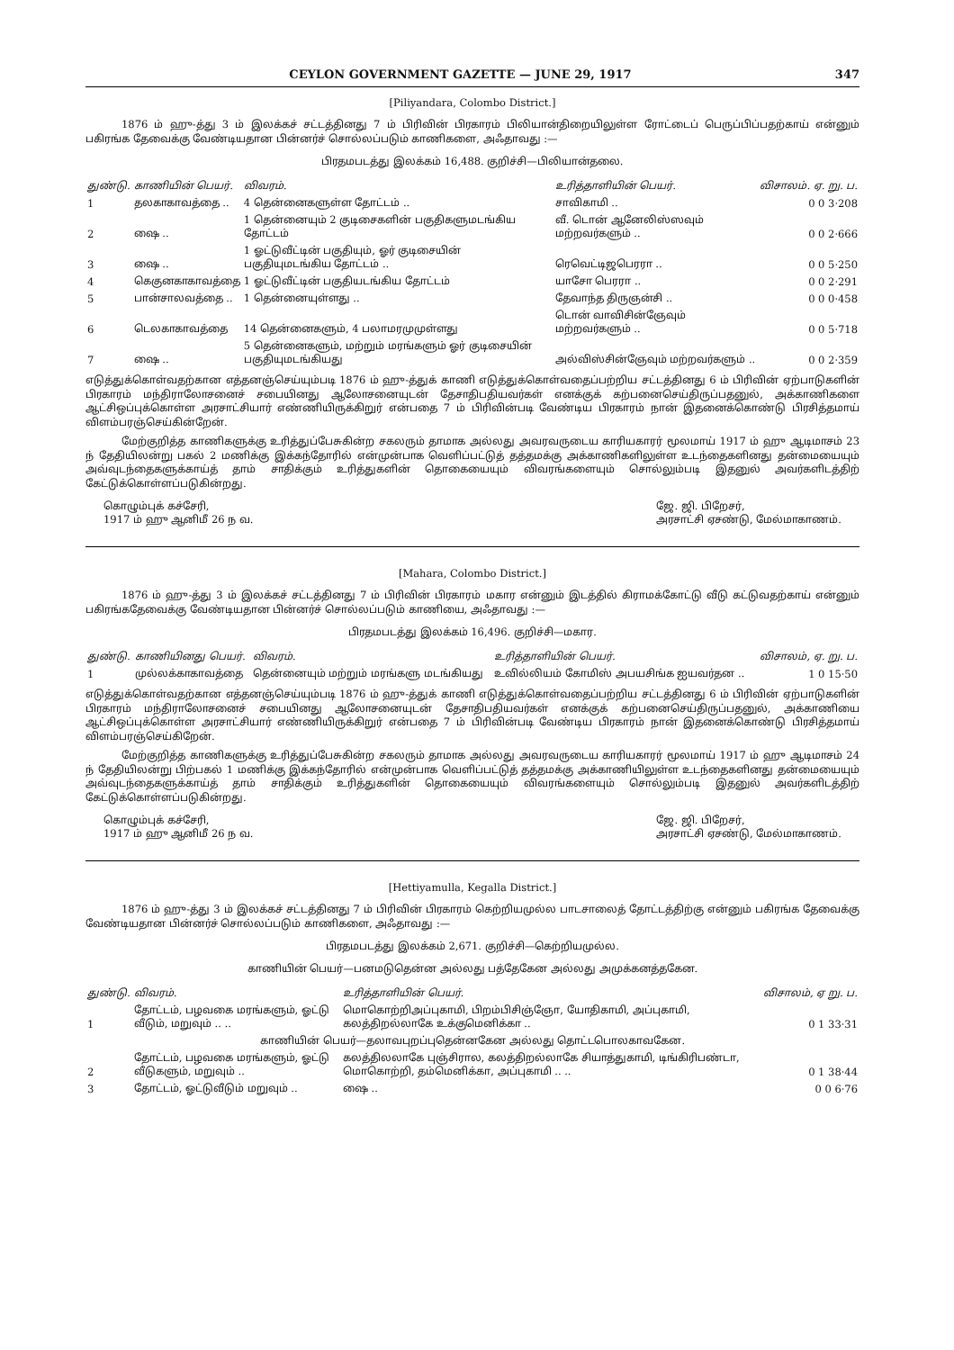CEYLON GOVERNMENT GAZETTE — JUNE 29, 1917 347
[Piliyandara, Colombo District.]
1876 ம் ஹு-த்து 3 ம் இலக்கச் சட்டத்தினது 7 ம் பிரிவின் பிரகாரம் பிலியான்திறையிலுள்ள ரோட்டைப் பெருப்பிப்பதற்காய் என்னும் பகிரங்க தேவைக்கு வேண்டியதான பின்னர்ச் சொல்லப்படும் காணிகளை, அஃதாவது :—
பிரதமபடத்து இலக்கம் 16,488. குறிச்சி—பிலியான்தலை.
| துண்டு. | காணியின் பெயர். | விவரம். | உரித்தாளியின் பெயர். | விசாலம். ஏ. று. ப. |
| --- | --- | --- | --- | --- |
| 1 | தலகாகாவத்தை .. | 4 தென்னைகளுள்ள தோட்டம் .. | சாவிகாமி .. | 0 0 3·208 |
| 2 | ஷை .. | 1 தென்னையும் 2 குடிசைகளின் பகுதிகளுமடங்கிய தோட்டம் | வீ. டொன் ஆனேலிஸ்ஸவும் மற்றவர்களும் .. | 0 0 2·666 |
| 3 | ஷை .. | 1 ஓட்டுவீட்டின் பகுதியும், ஓர் குடிசையின் பகுதியுமடங்கிய தோட்டம் .. | ரெவெட்டிஜபெரரா .. | 0 0 5·250 |
| 4 | கெகுனகாகாவத்தை | 1 ஓட்டுவீட்டின் பகுதியடங்கிய தோட்டம் | யாசோ பெரரா .. | 0 0 2·291 |
| 5 | பான்சாலவத்தை .. | 1 தென்னையுள்ளது .. | தேவாந்த திருஞன்சி .. | 0 0 0·458 |
| 6 | டெலகாகாவத்தை | 14 தென்னைகளும், 4 பலாமரமுமுள்ளது | டொன் வாவிசின்ஞேவும் மற்றவர்களும் .. | 0 0 5·718 |
| 7 | ஷை .. | 5 தென்னைகளும், மற்றும் மரங்களும் ஓர் குடிசையின் பகுதியுமடங்கியது | அல்விஸ்சின்ஞேவும் மற்றவர்களும் .. | 0 0 2·359 |
எடுத்துக்கொள்வதற்கான எத்தனஞ்செய்யும்படி 1876 ம் ஹு-த்துக் காணி எடுத்துக்கொள்வதைப்பற்றிய சட்டத்தினது 6 ம் பிரிவின் ஏற்பாடுகளின் பிரகாரம் மந்திராலோசனைச் சபையினது ஆலோசனையுடன் தேசாதிபதியவர்கள் எனக்குக் கற்பனைசெய்திருப்பதனுல், அக்காணிகளை ஆட்சிஒப்புக்கொள்ள அரசாட்சியார் எண்ணியிருக்கிறுர் என்பதை 7 ம் பிரிவின்படி வேண்டிய பிரகாரம் நான் இதனைக்கொண்டு பிரசித்தமாய் விளம்பரஞ்செய்கின்றேன்.
மேற்குறித்த காணிகளுக்கு உரித்துப்பேசுகின்ற சகலரும் தாமாக அல்லது அவரவருடைய காரியகாரர் மூலமாய் 1917 ம் ஹு ஆடிமாசம் 23 ந் தேதியிலன்று பகல் 2 மணிக்கு இக்கந்தோரில் என்முன்பாக வெளிப்பட்டுத் தத்தமக்கு அக்காணிகளிலுள்ள உடந்தைகளினது தன்மையையும் அவ்வுடந்தைகளுக்காய்த் தாம் சாதிக்கும் உரித்துகளின் தொகையையும் விவரங்களையும் சொல்லும்படி இதனுல் அவர்களிடத்திற் கேட்டுக்கொள்ளப்படுகின்றது.
கொழும்புக் கச்சேரி,
1917 ம் ஹு ஆனிமீ 26 ந வ.
ஜே. ஜி. பிறேசர்,
அரசாட்சி ஏசண்டு, மேல்மாகாணம்.
[Mahara, Colombo District.]
1876 ம் ஹு-த்து 3 ம் இலக்கச் சட்டத்தினது 7 ம் பிரிவின் பிரகாரம் மகார என்னும் இடத்தில் கிராமக்கோட்டு வீடு கட்டுவதற்காய் என்னும் பகிரங்கதேவைக்கு வேண்டியதான பின்னர்ச் சொல்லப்படும் காணியை, அஃதாவது :—
பிரதமபடத்து இலக்கம் 16,496. குறிச்சி—மகார.
| துண்டு. | காணியினது பெயர். | விவரம். | உரித்தாளியின் பெயர். | விசாலம், ஏ. று. ப. |
| --- | --- | --- | --- | --- |
| 1 | முல்லக்காகாவத்தை | தென்னையும் மற்றும் மரங்களு மடங்கியது | உவில்லியம் கோமிஸ் அபயசிங்க ஐயவர்தன .. | 1 0 15·50 |
எடுத்துக்கொள்வதற்கான எத்தனஞ்செய்யும்படி 1876 ம் ஹு-த்துக் காணி எடுத்துக்கொள்வதைப்பற்றிய சட்டத்தினது 6 ம் பிரிவின் ஏற்பாடுகளின் பிரகாரம் மந்திராலோசனைச் சபையினது ஆலோசனையுடன் தேசாதிபதியவர்கள் எனக்குக் கற்பனைசெய்திருப்பதனுல், அக்காணியை ஆட்சிஒப்புக்கொள்ள அரசாட்சியார் எண்ணியிருக்கிறுர் என்பதை 7 ம் பிரிவின்படி வேண்டிய பிரகாரம் நான் இதனைக்கொண்டு பிரசித்தமாய் விளம்பரஞ்செய்கிறேன்.
மேற்குறித்த காணிகளுக்கு உரித்துப்பேசுகின்ற சகலரும் தாமாக அல்லது அவரவருடைய காரியகாரர் மூலமாய் 1917 ம் ஹு ஆடிமாசம் 24 ந் தேதியிலன்று பிற்பகல் 1 மணிக்கு இக்கந்தோரில் என்முன்பாக வெளிப்பட்டுத் தத்தமக்கு அக்காணியிலுள்ள உடந்தைகளினது தன்மையையும் அவ்வுடந்தைகளுக்காய்த் தாம் சாதிக்கும் உரித்துகளின் தொகையையும் விவரங்களையும் சொல்லும்படி இதனுல் அவர்களிடத்திற் கேட்டுக்கொள்ளப்படுகின்றது.
கொழும்புக் கச்சேரி,
1917 ம் ஹு ஆனிமீ 26 ந வ.
ஜே. ஜி. பிறேசர்,
அரசாட்சி ஏசண்டு, மேல்மாகாணம்.
[Hettiyamulla, Kegalla District.]
1876 ம் ஹு-த்து 3 ம் இலக்கச் சட்டத்தினது 7 ம் பிரிவின் பிரகாரம் கெற்றியமுல்ல பாடசாலைத் தோட்டத்திற்கு என்னும் பகிரங்க தேவைக்கு வேண்டியதான பின்னர்ச் சொல்லப்படும் காணிகளை, அஃதாவது :—
பிரதமபடத்து இலக்கம் 2,671. குறிச்சி—கெற்றியமுல்ல.
காணியின் பெயர்—பனமடுதென்ன அல்லது பத்தேகேன அல்லது அமுக்கனத்தகேன.
| துண்டு. | விவரம். | உரித்தாளியின் பெயர். | விசாலம், ஏ று. ப. |
| --- | --- | --- | --- |
| 1 | தோட்டம், பழவகை மரங்களும், ஓட்டு வீடும், மறுவும் .. .. | மொகொற்றிஅப்புகாமி, பிறம்பிசிஞ்ஞோ, யோதிகாமி, அப்புகாமி, கலத்திறல்லாகே உக்குமெனிக்கா .. | 0 1 33·31 |
| காணியின் பெயர்—தலாவபுறப்புதென்னகேன அல்லது தொட்டபொலகாவகேன. | | | |
| 2 | தோட்டம், பழவகை மரங்களும், ஓட்டு வீடுகளும், மறுவும் .. | கலத்திலலாகே புஞ்சிரால, கலத்திறல்லாகே சியாத்துகாமி, டிங்கிரிபண்டா, மொகொற்றி, தம்மெனிக்கா, அப்புகாமி .. .. | 0 1 38·44 |
| 3 | தோட்டம், ஓட்டுவீடும் மறுவும் .. | ஷை .. | 0 0 6·76 |